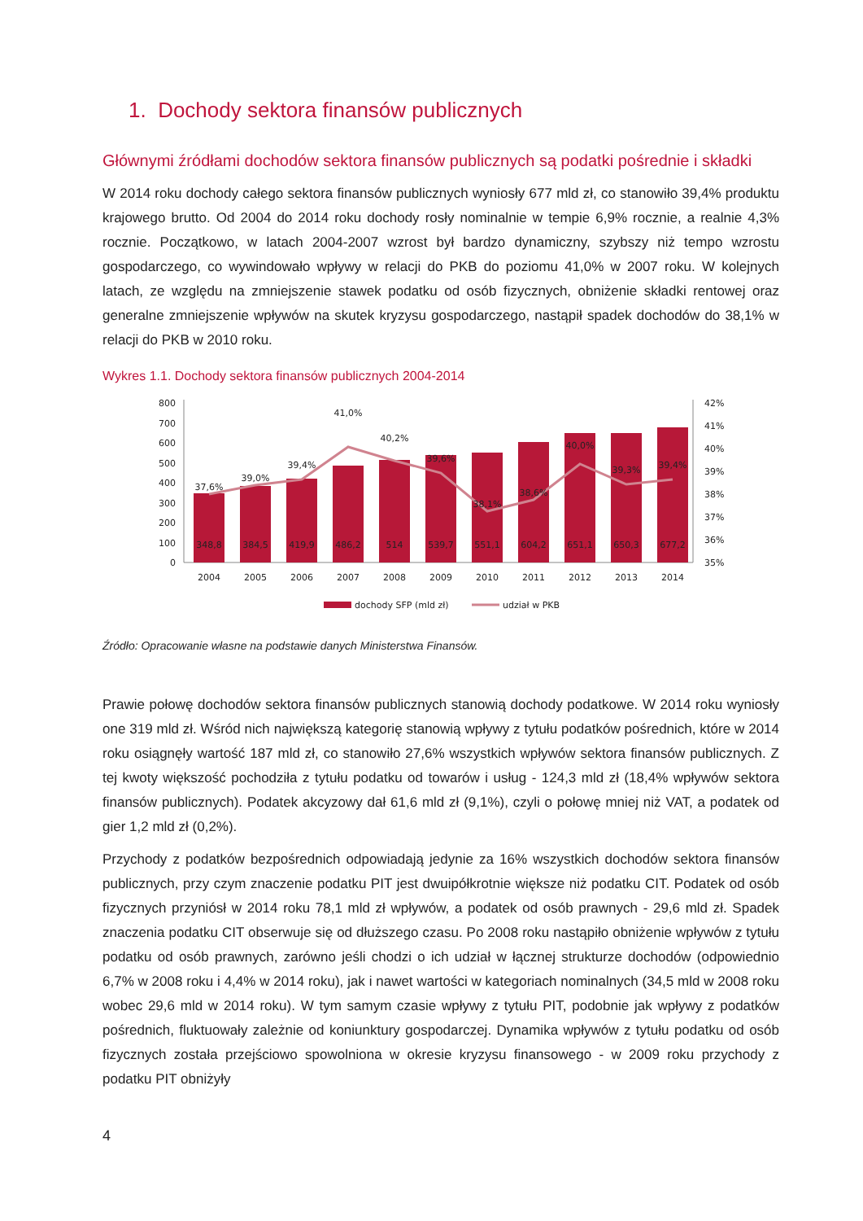1. Dochody sektora finansów publicznych
Głównymi źródłami dochodów sektora finansów publicznych są podatki pośrednie i składki
W 2014 roku dochody całego sektora finansów publicznych wyniosły 677 mld zł, co stanowiło 39,4% produktu krajowego brutto. Od 2004 do 2014 roku dochody rosły nominalnie w tempie 6,9% rocznie, a realnie 4,3% rocznie. Początkowo, w latach 2004-2007 wzrost był bardzo dynamiczny, szybszy niż tempo wzrostu gospodarczego, co wywindowało wpływy w relacji do PKB do poziomu 41,0% w 2007 roku. W kolejnych latach, ze względu na zmniejszenie stawek podatku od osób fizycznych, obniżenie składki rentowej oraz generalne zmniejszenie wpływów na skutek kryzysu gospodarczego, nastąpił spadek dochodów do 38,1% w relacji do PKB w 2010 roku.
Wykres 1.1. Dochody sektora finansów publicznych 2004-2014
800
700
600
500
400
300
200
100
0
42%
41%
40%
39%
38%
37%
36%
35%
348,8
384,5
419,9
486,2
514
539,7
551,1
604,2
651,1
650,3
677,2
37,6%
39,0%
39,4%
41,0%
40,2%
39,6%
38,1%
38,6%
40,0%
39,3%
39,4%
2004
2005
2006
2007
2008
2009
2010
2011
2012
2013
2014
dochody SFP (mld zł)
udział w PKB
Źródło: Opracowanie własne na podstawie danych Ministerstwa Finansów.
Prawie połowę dochodów sektora finansów publicznych stanowią dochody podatkowe. W 2014 roku wyniosły one 319 mld zł. Wśród nich największą kategorię stanowią wpływy z tytułu podatków pośrednich, które w 2014 roku osiągnęły wartość 187 mld zł, co stanowiło 27,6% wszystkich wpływów sektora finansów publicznych. Z tej kwoty większość pochodziła z tytułu podatku od towarów i usług - 124,3 mld zł (18,4% wpływów sektora finansów publicznych). Podatek akcyzowy dał 61,6 mld zł (9,1%), czyli o połowę mniej niż VAT, a podatek od gier 1,2 mld zł (0,2%).
Przychody z podatków bezpośrednich odpowiadają jedynie za 16% wszystkich dochodów sektora finansów publicznych, przy czym znaczenie podatku PIT jest dwuipółkrotnie większe niż podatku CIT. Podatek od osób fizycznych przyniósł w 2014 roku 78,1 mld zł wpływów, a podatek od osób prawnych - 29,6 mld zł. Spadek znaczenia podatku CIT obserwuje się od dłuższego czasu. Po 2008 roku nastąpiło obniżenie wpływów z tytułu podatku od osób prawnych, zarówno jeśli chodzi o ich udział w łącznej strukturze dochodów (odpowiednio 6,7% w 2008 roku i 4,4% w 2014 roku), jak i nawet wartości w kategoriach nominalnych (34,5 mld w 2008 roku wobec 29,6 mld w 2014 roku). W tym samym czasie wpływy z tytułu PIT, podobnie jak wpływy z podatków pośrednich, fluktuowały zależnie od koniunktury gospodarczej. Dynamika wpływów z tytułu podatku od osób fizycznych została przejściowo spowolniona w okresie kryzysu finansowego - w 2009 roku przychody z podatku PIT obniżyły
4